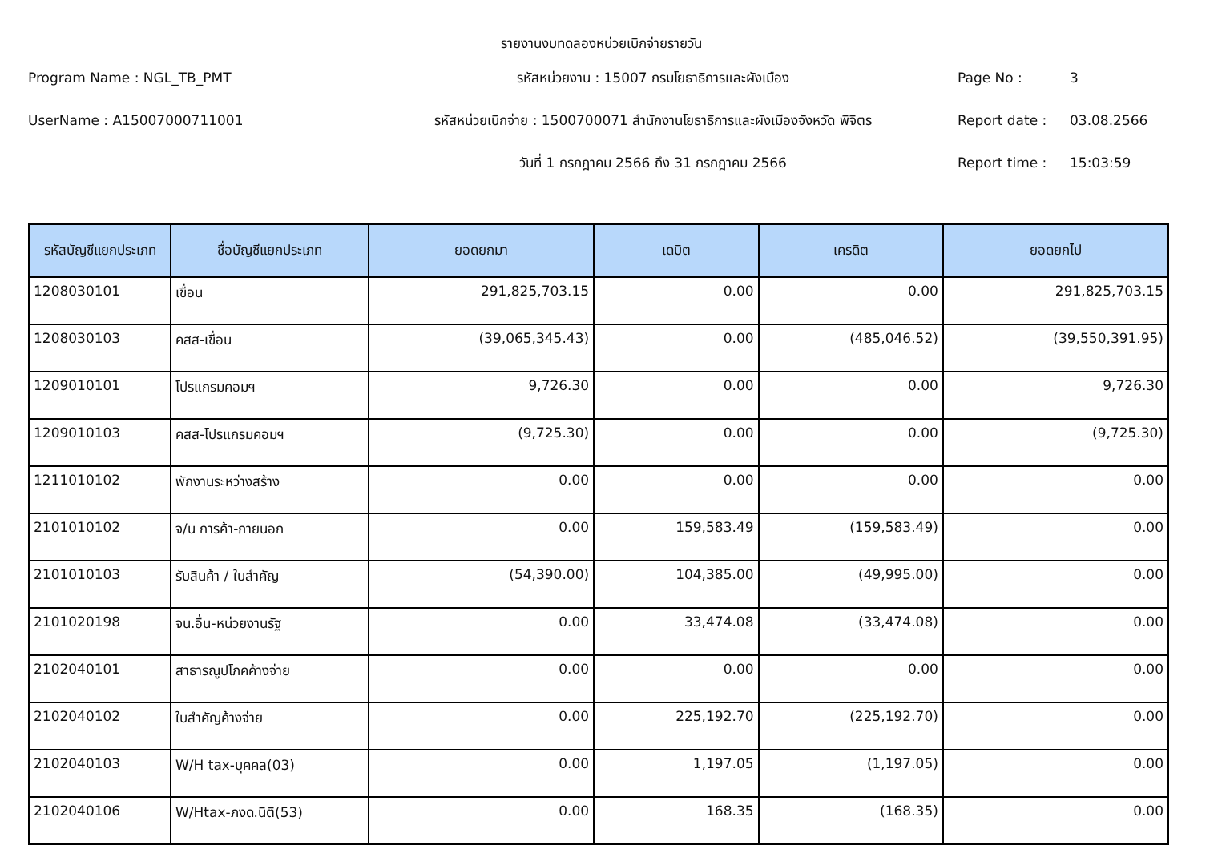รายงานงบทดลองหน่วยเบิกจ่ายรายวัน
Program Name : NGL_TB_PMT
รหัสหน่วยงาน : 15007 กรมโยธาธิการและผังเมือง
Page No :
3
UserName : A15007000711001
รหัสหน่วยเบิกจ่าย : 1500700071 สำนักงานโยธาธิการและผังเมืองจังหวัด พิจิตร
Report date :
03.08.2566
วันที่ 1 กรกฎาคม 2566 ถึง 31 กรกฎาคม 2566
Report time :
15:03:59
| รหัสบัญชีแยกประเภท | ชื่อบัญชีแยกประเภท | ยอดยกมา | เดบิต | เครดิต | ยอดยกไป |
| --- | --- | --- | --- | --- | --- |
| 1208030101 | เขื่อน | 291,825,703.15 | 0.00 | 0.00 | 291,825,703.15 |
| 1208030103 | คสส-เขื่อน | (39,065,345.43) | 0.00 | (485,046.52) | (39,550,391.95) |
| 1209010101 | โปรแกรมคอมฯ | 9,726.30 | 0.00 | 0.00 | 9,726.30 |
| 1209010103 | คสส-โปรแกรมคอมฯ | (9,725.30) | 0.00 | 0.00 | (9,725.30) |
| 1211010102 | พักงานระหว่างสร้าง | 0.00 | 0.00 | 0.00 | 0.00 |
| 2101010102 | จ/น การค้า-ภายนอก | 0.00 | 159,583.49 | (159,583.49) | 0.00 |
| 2101010103 | รับสินค้า / ใบสำคัญ | (54,390.00) | 104,385.00 | (49,995.00) | 0.00 |
| 2101020198 | จน.อื่น-หน่วยงานรัฐ | 0.00 | 33,474.08 | (33,474.08) | 0.00 |
| 2102040101 | สาธารณูปโภคค้างจ่าย | 0.00 | 0.00 | 0.00 | 0.00 |
| 2102040102 | ใบสำคัญค้างจ่าย | 0.00 | 225,192.70 | (225,192.70) | 0.00 |
| 2102040103 | W/H tax-บุคคล(03) | 0.00 | 1,197.05 | (1,197.05) | 0.00 |
| 2102040106 | W/Htax-ภงด.นิติ(53) | 0.00 | 168.35 | (168.35) | 0.00 |